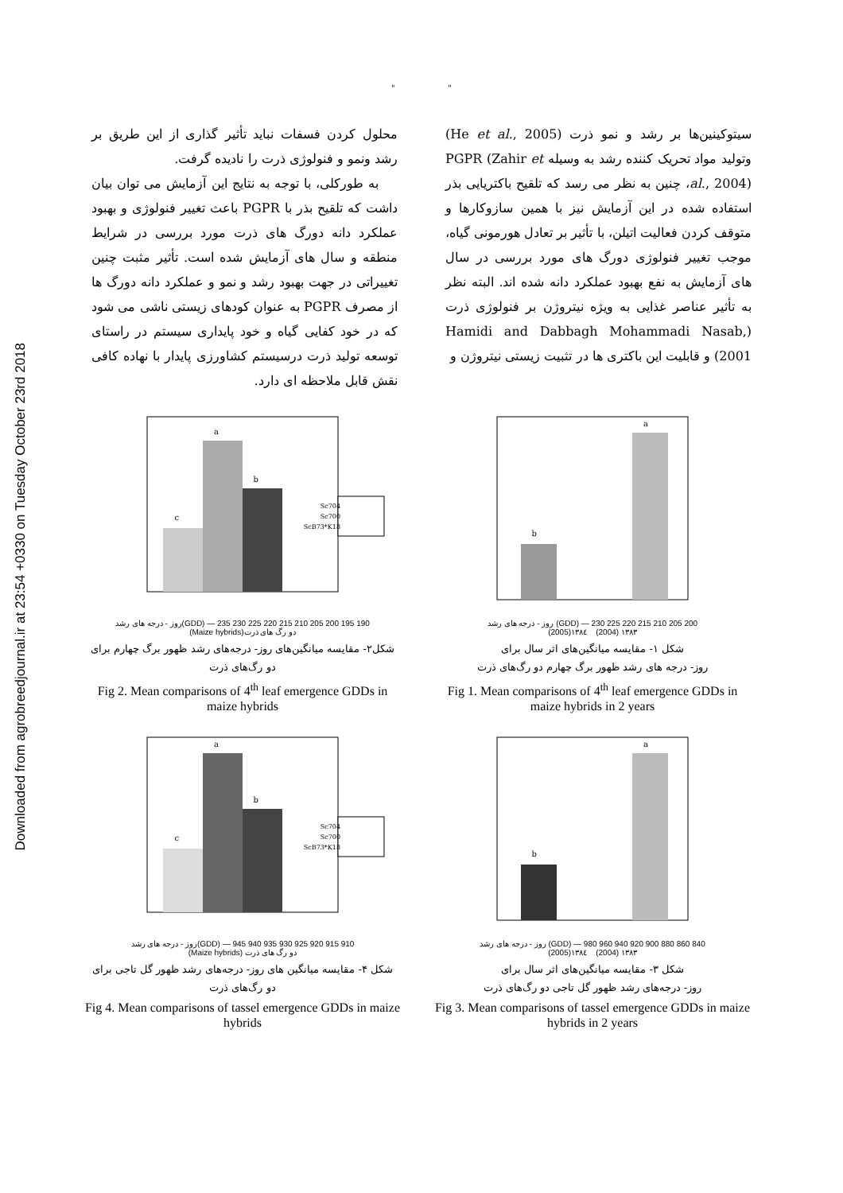Downloaded from agrobreedjournal.ir at 23:54 +0330 on Tuesday October 23rd 2018
" "
سیتوکینین‌ها بر رشد و نمو ذرت (He et al., 2005) وتولید مواد تحریک کننده رشد به وسیله PGPR (Zahir et al., 2004)، چنین به نظر می رسد که تلقیح باکتریایی بذر استفاده شده در این آزمایش نیز با همین سازوکارها و متوقف کردن فعالیت اتیلن، با تأثیر بر تعادل هورمونی گیاه، موجب تغییر فنولوژی دورگ های مورد بررسی در سال های آزمایش به نفع بهبود عملکرد دانه شده اند. البته نظر به تأثیر عناصر غذایی به ویژه نیتروژن بر فنولوژی ذرت (Hamidi and Dabbagh Mohammadi Nasab, 2001) و قابلیت این باکتری ها در تثبیت زیستی نیتروژن و
محلول کردن فسفات نباید تأثیر گذاری از این طریق بر رشد ونمو و فنولوژی ذرت را نادیده گرفت.
به طورکلی، با توجه به نتایج این آزمایش می توان بیان داشت که تلقیح بذر با PGPR باعث تغییر فنولوژی و بهبود عملکرد دانه دورگ های ذرت مورد بررسی در شرایط منطقه و سال های آزمایش شده است. تأثیر مثبت چنین تغییراتی در جهت بهبود رشد و نمو و عملکرد دانه دورگ ها از مصرف PGPR به عنوان کودهای زیستی ناشی می شود که در خود کفایی گیاه و خود پایداری سیستم در راستای توسعه تولید ذرت درسیستم کشاورزی پایدار با نهاده کافی نقش قابل ملاحظه ای دارد.
b
a
200 205 210 215 220 225 230 — (GDD) روز - درجه های رشد
١٣٨٣ (2004) ١٣٨٤(2005)
شکل ١- مقایسه میانگین‌های اثر سال برای
روز- درجه های رشد ظهور برگ چهارم دو رگ‌های ذرت
Fig 1. Mean comparisons of 4<sup>th</sup> leaf emergence GDDs in maize hybrids in 2 years
c
a
b
Sc704
Sc700
ScB73*K18
190 195 200 205 210 215 220 225 230 235 — (GDD)روز - درجه های رشد
دو رگ های ذرت(Maize hybrids)
شکل٢- مقایسه میانگین‌های روز- درجه‌های رشد ظهور برگ چهارم برای
دو رگ‌های ذرت
Fig 2. Mean comparisons of 4<sup>th</sup> leaf emergence GDDs in maize hybrids
b
a
840 860 880 900 920 940 960 980 — (GDD) روز - درجه های رشد
١٣٨٣ (2004) ١٣٨٤(2005)
شکل ٣- مقایسه میانگین‌های اثر سال برای
روز- درجه‌های رشد ظهور گل تاجی دو رگ‌های ذرت
Fig 3. Mean comparisons of tassel emergence GDDs in maize hybrids in 2 years
c
a
b
Sc704
Sc700
ScB73*K18
910 915 920 925 930 935 940 945 — (GDD)روز - درجه های رشد
دو رگ های ذرت (Maize hybrids)
شکل ۴- مقایسه میانگین های روز- درجه‌های رشد ظهور گل تاجی برای
دو رگ‌های ذرت
Fig 4. Mean comparisons of tassel emergence GDDs in maize hybrids